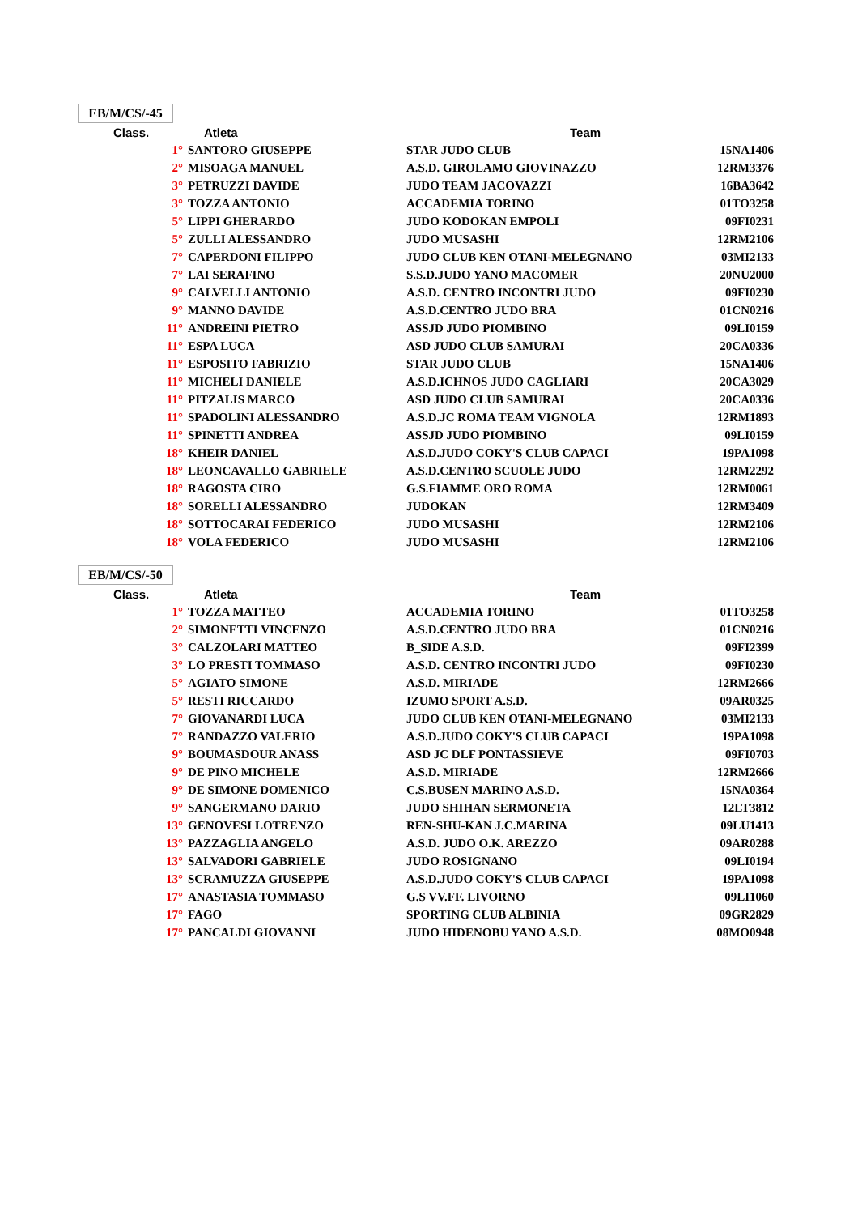EB/M/CS/-45
| Class. | Atleta | Team | |
| --- | --- | --- | --- |
| 1° | SANTORO GIUSEPPE | STAR JUDO CLUB | 15NA1406 |
| 2° | MISOAGA MANUEL | A.S.D. GIROLAMO GIOVINAZZO | 12RM3376 |
| 3° | PETRUZZI DAVIDE | JUDO TEAM JACOVAZZI | 16BA3642 |
| 3° | TOZZA ANTONIO | ACCADEMIA TORINO | 01TO3258 |
| 5° | LIPPI GHERARDO | JUDO KODOKAN EMPOLI | 09FI0231 |
| 5° | ZULLI ALESSANDRO | JUDO MUSASHI | 12RM2106 |
| 7° | CAPERDONI FILIPPO | JUDO CLUB KEN OTANI-MELEGNANO | 03MI2133 |
| 7° | LAI SERAFINO | S.S.D.JUDO YANO MACOMER | 20NU2000 |
| 9° | CALVELLI ANTONIO | A.S.D. CENTRO INCONTRI JUDO | 09FI0230 |
| 9° | MANNO DAVIDE | A.S.D.CENTRO JUDO BRA | 01CN0216 |
| 11° | ANDREINI PIETRO | ASSJD JUDO PIOMBINO | 09LI0159 |
| 11° | ESPA LUCA | ASD JUDO CLUB SAMURAI | 20CA0336 |
| 11° | ESPOSITO FABRIZIO | STAR JUDO CLUB | 15NA1406 |
| 11° | MICHELI DANIELE | A.S.D.ICHNOS JUDO CAGLIARI | 20CA3029 |
| 11° | PITZALIS MARCO | ASD JUDO CLUB SAMURAI | 20CA0336 |
| 11° | SPADOLINI ALESSANDRO | A.S.D.JC ROMA TEAM VIGNOLA | 12RM1893 |
| 11° | SPINETTI ANDREA | ASSJD JUDO PIOMBINO | 09LI0159 |
| 18° | KHEIR DANIEL | A.S.D.JUDO COKY'S CLUB CAPACI | 19PA1098 |
| 18° | LEONCAVALLO GABRIELE | A.S.D.CENTRO SCUOLE JUDO | 12RM2292 |
| 18° | RAGOSTA CIRO | G.S.FIAMME ORO ROMA | 12RM0061 |
| 18° | SORELLI ALESSANDRO | JUDOKAN | 12RM3409 |
| 18° | SOTTOCARAI FEDERICO | JUDO MUSASHI | 12RM2106 |
| 18° | VOLA FEDERICO | JUDO MUSASHI | 12RM2106 |
EB/M/CS/-50
| Class. | Atleta | Team | |
| --- | --- | --- | --- |
| 1° | TOZZA MATTEO | ACCADEMIA TORINO | 01TO3258 |
| 2° | SIMONETTI VINCENZO | A.S.D.CENTRO JUDO BRA | 01CN0216 |
| 3° | CALZOLARI MATTEO | B_SIDE A.S.D. | 09FI2399 |
| 3° | LO PRESTI TOMMASO | A.S.D. CENTRO INCONTRI JUDO | 09FI0230 |
| 5° | AGIATO SIMONE | A.S.D. MIRIADE | 12RM2666 |
| 5° | RESTI RICCARDO | IZUMO SPORT A.S.D. | 09AR0325 |
| 7° | GIOVANARDI LUCA | JUDO CLUB KEN OTANI-MELEGNANO | 03MI2133 |
| 7° | RANDAZZO VALERIO | A.S.D.JUDO COKY'S CLUB CAPACI | 19PA1098 |
| 9° | BOUMASDOUR ANASS | ASD JC DLF PONTASSIEVE | 09FI0703 |
| 9° | DE PINO MICHELE | A.S.D. MIRIADE | 12RM2666 |
| 9° | DE SIMONE DOMENICO | C.S.BUSEN MARINO A.S.D. | 15NA0364 |
| 9° | SANGERMANO DARIO | JUDO SHIHAN SERMONETA | 12LT3812 |
| 13° | GENOVESI LOTRENZO | REN-SHU-KAN J.C.MARINA | 09LU1413 |
| 13° | PAZZAGLIA ANGELO | A.S.D. JUDO O.K. AREZZO | 09AR0288 |
| 13° | SALVADORI GABRIELE | JUDO ROSIGNANO | 09LI0194 |
| 13° | SCRAMUZZA GIUSEPPE | A.S.D.JUDO COKY'S CLUB CAPACI | 19PA1098 |
| 17° | ANASTASIA TOMMASO | G.S VV.FF. LIVORNO | 09LI1060 |
| 17° | FAGO | SPORTING CLUB ALBINIA | 09GR2829 |
| 17° | PANCALDI GIOVANNI | JUDO HIDENOBU YANO A.S.D. | 08MO0948 |